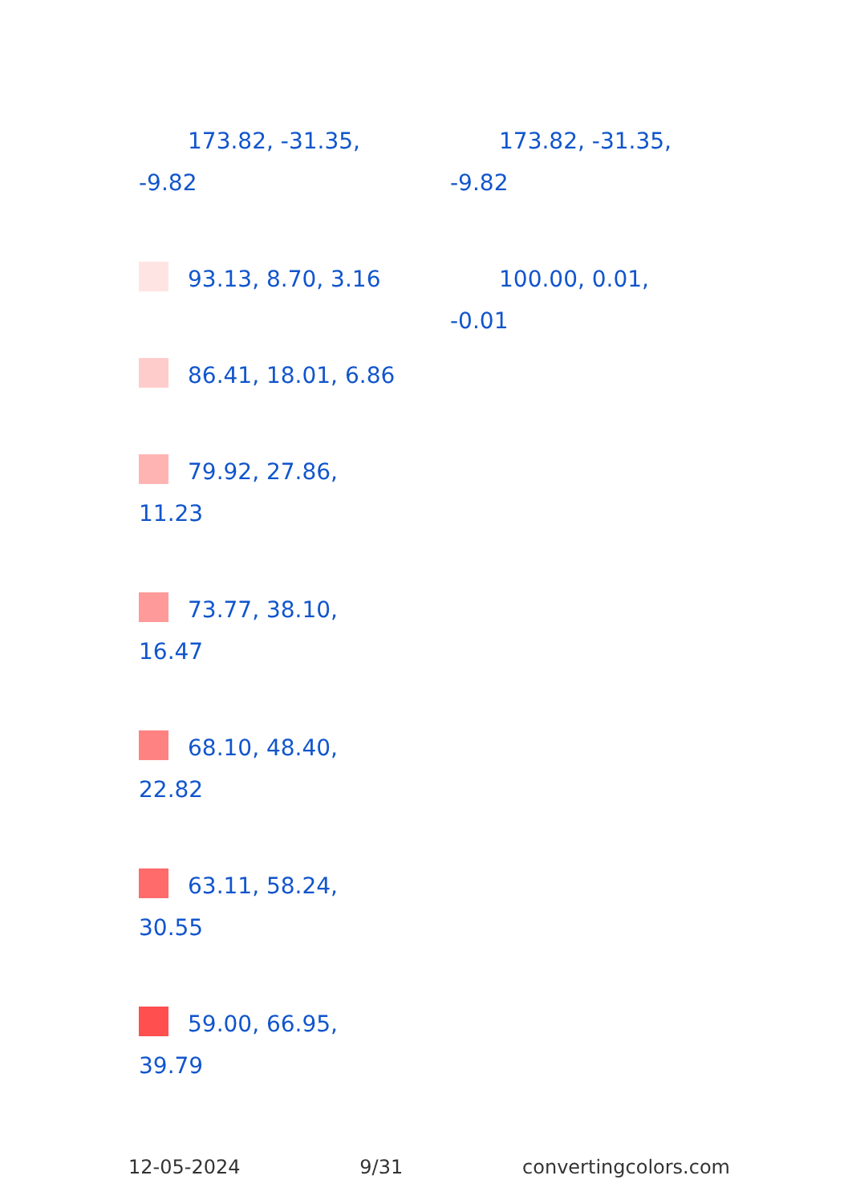173.82, -31.35, -9.82
93.13, 8.70, 3.16
86.41, 18.01, 6.86
79.92, 27.86, 11.23
73.77, 38.10, 16.47
68.10, 48.40, 22.82
63.11, 58.24, 30.55
59.00, 66.95, 39.79
173.82, -31.35, -9.82
100.00, 0.01, -0.01
12-05-2024 9/31 convertingcolors.com